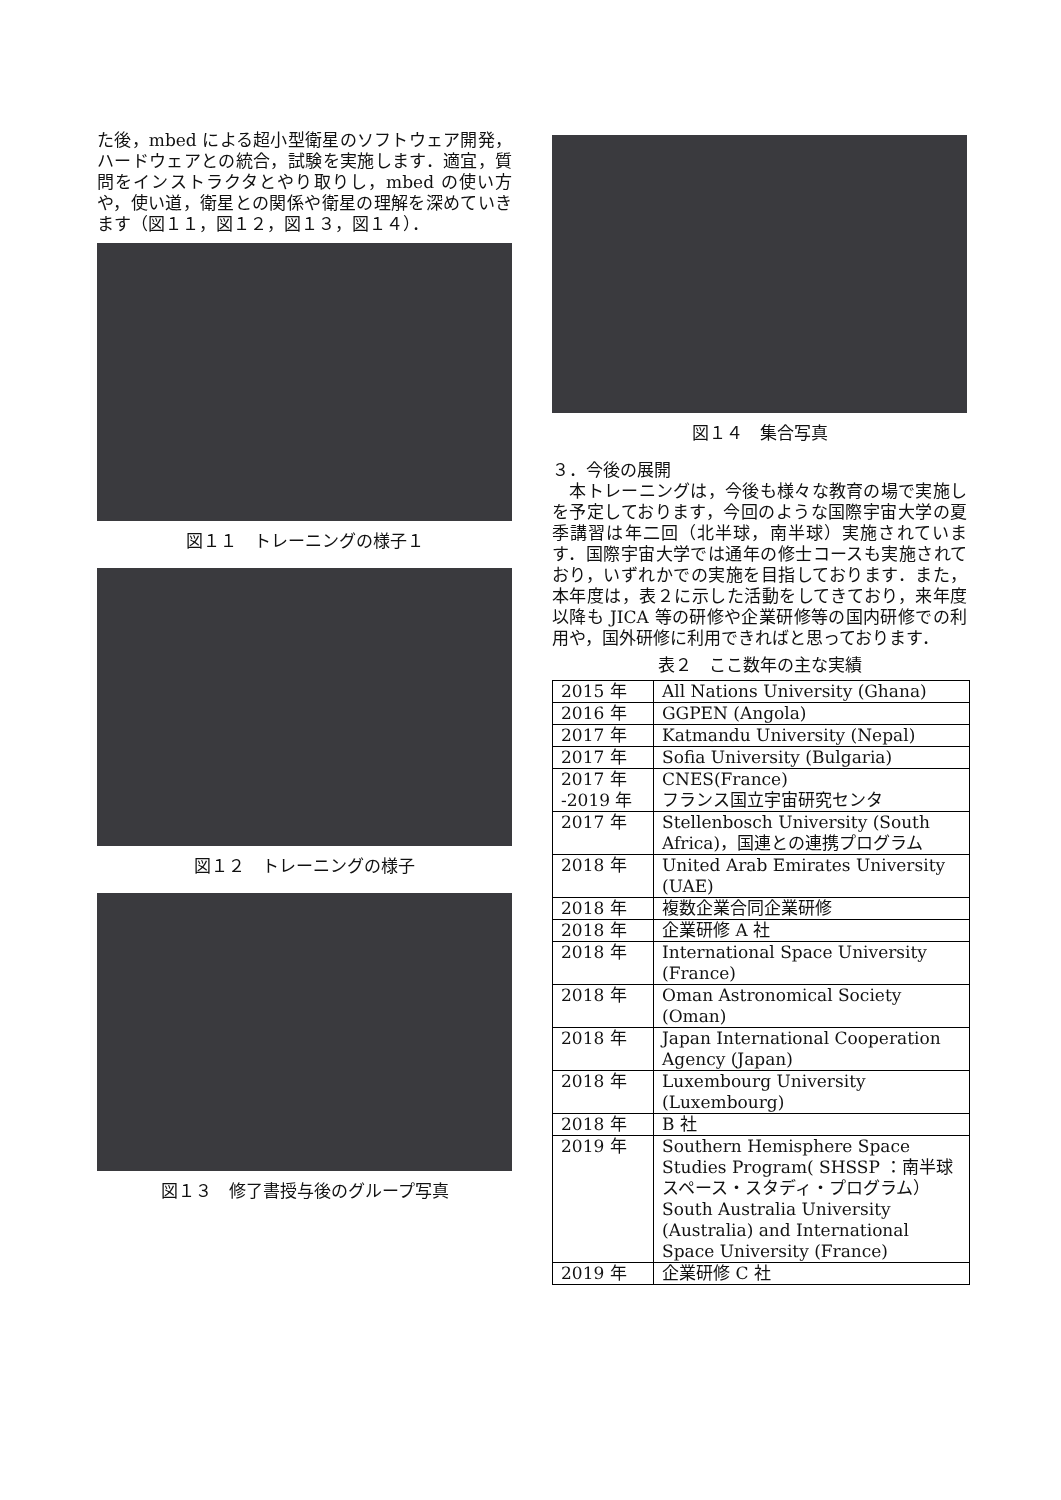た後，mbed による超小型衛星のソフトウェア開発，ハードウェアとの統合，試験を実施します．適宜，質問をインストラクタとやり取りし，mbed の使い方や，使い道，衛星との関係や衛星の理解を深めていきます（図１１，図１２，図１３，図１４）．
図１１　トレーニングの様子１
図１２　トレーニングの様子
図１３　修了書授与後のグループ写真
図１４　集合写真
３．今後の展開
　本トレーニングは，今後も様々な教育の場で実施しを予定しております，今回のような国際宇宙大学の夏季講習は年二回（北半球，南半球）実施されています．国際宇宙大学では通年の修士コースも実施されており，いずれかでの実施を目指しております．また，本年度は，表２に示した活動をしてきており，来年度以降も JICA 等の研修や企業研修等の国内研修での利用や，国外研修に利用できればと思っております．
表２　ここ数年の主な実績
| 2015 年 | All Nations University (Ghana) |
| 2016 年 | GGPEN (Angola) |
| 2017 年 | Katmandu University (Nepal) |
| 2017 年 | Sofia University (Bulgaria) |
| 2017 年 -2019 年 | CNES(France) フランス国立宇宙研究センタ |
| 2017 年 | Stellenbosch University (South Africa)，国連との連携プログラム |
| 2018 年 | United Arab Emirates University (UAE) |
| 2018 年 | 複数企業合同企業研修 |
| 2018 年 | 企業研修 A 社 |
| 2018 年 | International Space University (France) |
| 2018 年 | Oman Astronomical Society (Oman) |
| 2018 年 | Japan International Cooperation Agency (Japan) |
| 2018 年 | Luxembourg University (Luxembourg) |
| 2018 年 | B 社 |
| 2019 年 | Southern Hemisphere Space Studies Program( SHSSP ：南半球スペース・スタディ・プログラム）South Australia University (Australia) and International Space University (France) |
| 2019 年 | 企業研修 C 社 |